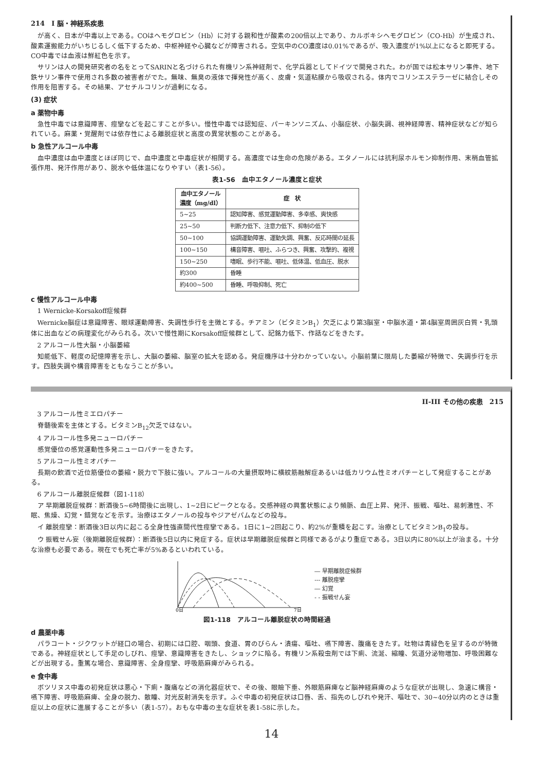214　I 脳・神経系疾患
が高く、日本が中毒以上である。COはヘモグロビン（Hb）に対する親和性が酸素の200倍以上であり、カルボキシヘモグロビン（CO-Hb）が生成され、酸素運搬能力がいちじるしく低下するため、中枢神経や心臓などが障害される。空気中のCO濃度は0.01%であるが、吸入濃度が1%以上になると即死する。CO中毒では血液は鮮紅色を示す。
サリンは人の開発研究者の名をとってSARINと名づけられた有機リン系神経剤で、化学兵器としてドイツで開発された。わが国では松本サリン事件、地下鉄サリン事件で使用され多数の被害者がでた。無味、無臭の液体で揮発性が高く、皮膚・気道粘膜から吸収される。体内でコリンエステラーゼに結合しその作用を阻害する。その結果、アセチルコリンが過剰になる。
(3) 症状
a 薬物中毒
急性中毒では意識障害、痙攣などを起こすことが多い。慢性中毒では認知症、パーキンソニズム、小脳症状、小脳失調、視神経障害、精神症状などが知られている。麻薬・覚醒剤では依存性による離脱症状と高度の異常状態のことがある。
b 急性アルコール中毒
血中濃度は血中濃度とほぼ同じで、血中濃度と中毒症状が相関する。高濃度では生命の危険がある。エタノールには抗利尿ホルモン抑制作用、末梢血管拡張作用、発汗作用があり、脱水や低体温になりやすい（表1-56）。
表1-56　血中エタノール濃度と症状
| 血中エタノール 濃度（mg/dl） | 症 状 |
| --- | --- |
| 5~25 | 認知障害、感覚運動障害、多幸感、爽快感 |
| 25~50 | 判断力低下、注意力低下、抑制の低下 |
| 50~100 | 協調運動障害、運動失調、興奮、反応時間の延長 |
| 100~150 | 構音障害、嘔吐、ふらつき、興奮、攻撃的、複視 |
| 150~250 | 嗜眠、歩行不能、嘔吐、低体温、低血圧、脱水 |
| 約300 | 昏睡 |
| 約400~500 | 昏睡、呼吸抑制、死亡 |
c 慢性アルコール中毒
1 Wernicke-Korsakoff症候群
Wernicke脳症は意識障害、眼球運動障害、失調性歩行を主徴とする。チアミン（ビタミンB<sub>1</sub>）欠乏により第3脳室・中脳水道・第4脳室周囲灰白質・乳頭体に出血などの病理変化がみられる。次いで慢性期にKorsakoff症候群として、記銘力低下、作話などをきたす。
2 アルコール性大脳・小脳萎縮
知能低下、軽度の記憶障害を示し、大脳の萎縮、脳室の拡大を認める。発症機序は十分わかっていない。小脳前葉に限局した萎縮が特徴で、失調歩行を示す。四肢失調や構音障害をともなうことが多い。
II-III その他の疾患　215
3 アルコール性ミエロパチー
脊髄後索を主体とする。ビタミンB<sub>12</sub>欠乏ではない。
4 アルコール性多発ニューロパチー
感覚優位の感覚運動性多発ニューロパチーをきたす。
5 アルコール性ミオパチー
長期の飲酒で近位筋優位の萎縮・脱力で下肢に強い。アルコールの大量摂取時に横紋筋融解症あるいは低カリウム性ミオパチーとして発症することがある。
6 アルコール離脱症候群（図1-118）
ア 早期離脱症候群：断酒後5~6時間後に出現し、1~2日にピークとなる。交感神経の興奮状態により頻脈、血圧上昇、発汗、振戦、嘔吐、易刺激性、不眠、焦燥、幻覚・錯覚などを示す。治療はエタノールの投与やジアゼパムなどの投与。
イ 離脱痙攣：断酒後3日以内に起こる全身性強直間代性痙攣である。1日に1~2回起こり、約2%が重積を起こす。治療としてビタミンB<sub>1</sub>の投与。
ウ 振戦せん妄（後期離脱症候群）：断酒後5日以内に発症する。症状は早期離脱症候群と同様であるがより重症である。3日以内に80%以上が治まる。十分な治療も必要である。現在でも死亡率が5%あるといわれている。
0日
7日
― 早期離脱症候群
--- 離脱痙攣
― 幻覚
- - 振戦せん妄
図1-118　アルコール離脱症状の時間経過
d 農薬中毒
パラコート・ジクワットが経口の場合、初期には口腔、咽頭、食道、胃のびらん・潰瘍、嘔吐、嚥下障害、腹痛をきたす。吐物は青緑色を呈するのが特徴である。神経症状として手足のしびれ、痙攣、意識障害をきたし、ショックに陥る。有機リン系殺虫剤では下痢、流涎、縮瞳、気道分泌物増加、呼吸困難などが出現する。重篤な場合、意識障害、全身痙攣、呼吸筋麻痺がみられる。
e 食中毒
ボツリヌス中毒の初発症状は悪心・下痢・腹痛などの消化器症状で、その後、眼瞼下垂、外眼筋麻痺など脳神経麻痺のような症状が出現し、急速に構音・嚥下障害、呼吸筋麻痺、全身の脱力、散瞳、対光反射消失を示す。ふぐ中毒の初発症状は口唇、舌、指先のしびれや発汗、嘔吐で、30~40分以内のときは重症以上の症状に進展することが多い（表1-57）。おもな中毒の主な症状を表1-58に示した。
14